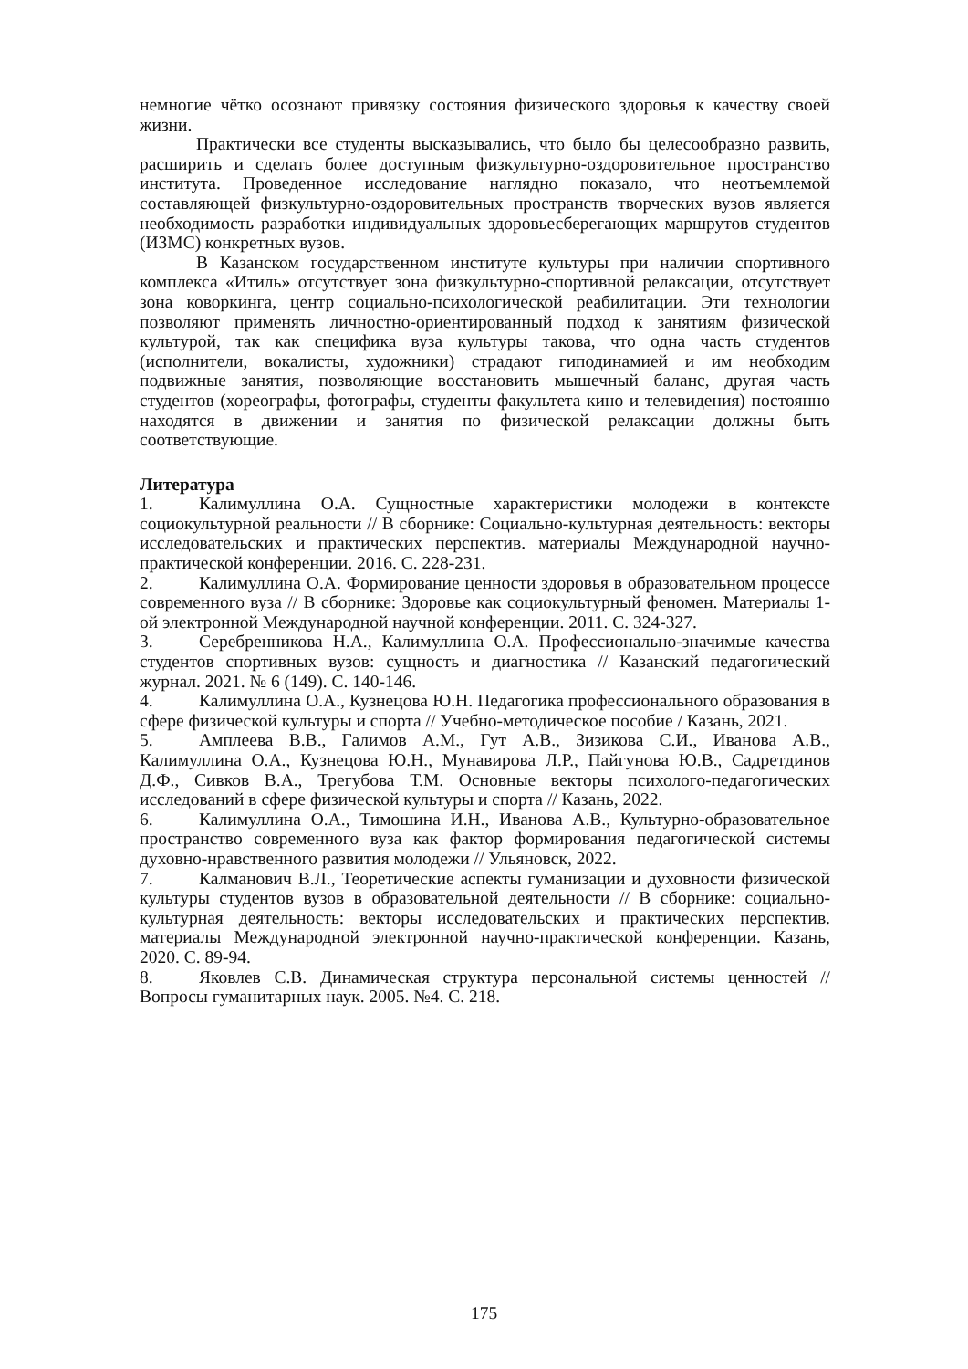немногие чётко осознают привязку состояния физического здоровья к качеству своей жизни.
Практически все студенты высказывались, что было бы целесообразно развить, расширить и сделать более доступным физкультурно-оздоровительное пространство института. Проведенное исследование наглядно показало, что неотъемлемой составляющей физкультурно-оздоровительных пространств творческих вузов является необходимость разработки индивидуальных здоровьесберегающих маршрутов студентов (ИЗМС) конкретных вузов.
В Казанском государственном институте культуры при наличии спортивного комплекса «Итиль» отсутствует зона физкультурно-спортивной релаксации, отсутствует зона коворкинга, центр социально-психологической реабилитации. Эти технологии позволяют применять личностно-ориентированный подход к занятиям физической культурой, так как специфика вуза культуры такова, что одна часть студентов (исполнители, вокалисты, художники) страдают гиподинамией и им необходим подвижные занятия, позволяющие восстановить мышечный баланс, другая часть студентов (хореографы, фотографы, студенты факультета кино и телевидения) постоянно находятся в движении и занятия по физической релаксации должны быть соответствующие.
Литература
1. Калимуллина О.А. Сущностные характеристики молодежи в контексте социокультурной реальности // В сборнике: Социально-культурная деятельность: векторы исследовательских и практических перспектив. материалы Международной научно-практической конференции. 2016. С. 228-231.
2. Калимуллина О.А. Формирование ценности здоровья в образовательном процессе современного вуза // В сборнике: Здоровье как социокультурный феномен. Материалы 1-ой электронной Международной научной конференции. 2011. С. 324-327.
3. Серебренникова Н.А., Калимуллина О.А. Профессионально-значимые качества студентов спортивных вузов: сущность и диагностика // Казанский педагогический журнал. 2021. № 6 (149). С. 140-146.
4. Калимуллина О.А., Кузнецова Ю.Н. Педагогика профессионального образования в сфере физической культуры и спорта // Учебно-методическое пособие / Казань, 2021.
5. Амплеева В.В., Галимов А.М., Гут А.В., Зизикова С.И., Иванова А.В., Калимуллина О.А., Кузнецова Ю.Н., Мунавирова Л.Р., Пайгунова Ю.В., Садретдинов Д.Ф., Сивков В.А., Трегубова Т.М. Основные векторы психолого-педагогических исследований в сфере физической культуры и спорта // Казань, 2022.
6. Калимуллина О.А., Тимошина И.Н., Иванова А.В., Культурно-образовательное пространство современного вуза как фактор формирования педагогической системы духовно-нравственного развития молодежи // Ульяновск, 2022.
7. Калманович В.Л., Теоретические аспекты гуманизации и духовности физической культуры студентов вузов в образовательной деятельности // В сборнике: социально-культурная деятельность: векторы исследовательских и практических перспектив. материалы Международной электронной научно-практической конференции. Казань, 2020. С. 89-94.
8. Яковлев С.В. Динамическая структура персональной системы ценностей // Вопросы гуманитарных наук. 2005. №4. С. 218.
175